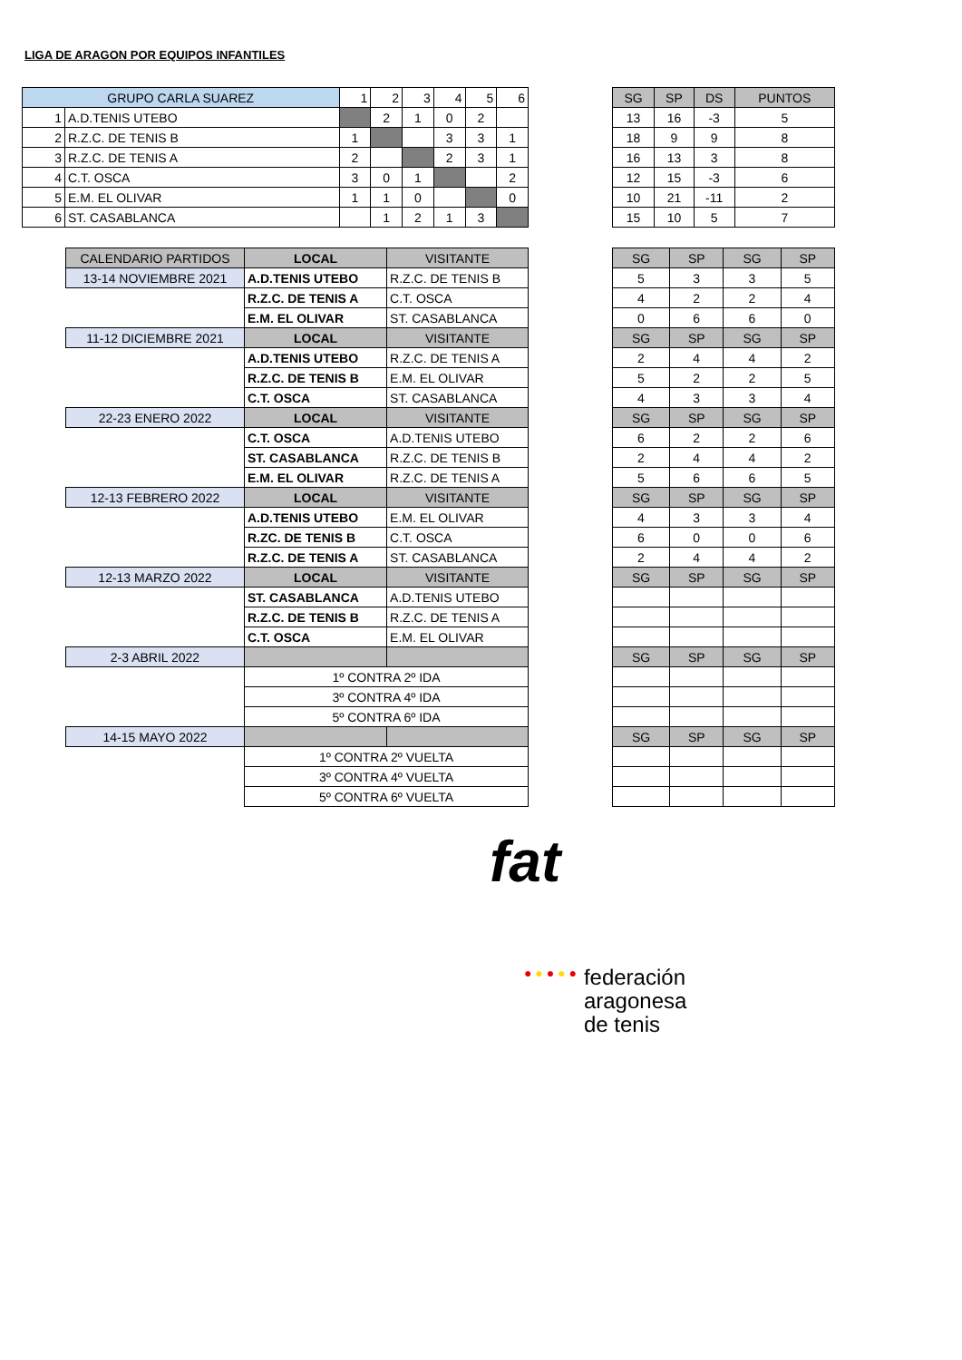LIGA DE ARAGON POR EQUIPOS INFANTILES
| GRUPO CARLA SUAREZ | | 1 | 2 | 3 | 4 | 5 | 6 |
| --- | --- | --- | --- | --- | --- | --- | --- |
| 1 | A.D.TENIS UTEBO | | 2 | 1 | 0 | 2 | |
| 2 | R.Z.C. DE TENIS B | 1 | | | 3 | 3 | 1 |
| 3 | R.Z.C. DE TENIS A | 2 | | | 2 | 3 | 1 |
| 4 | C.T. OSCA | 3 | 0 | 1 | | | 2 |
| 5 | E.M. EL OLIVAR | 1 | 1 | 0 | | | 0 |
| 6 | ST. CASABLANCA | | 1 | 2 | 1 | 3 | |
| SG | SP | DS | PUNTOS |
| --- | --- | --- | --- |
| 13 | 16 | -3 | 5 |
| 18 | 9 | 9 | 8 |
| 16 | 13 | 3 | 8 |
| 12 | 15 | -3 | 6 |
| 10 | 21 | -11 | 2 |
| 15 | 10 | 5 | 7 |
| CALENDARIO PARTIDOS | LOCAL | VISITANTE |
| --- | --- | --- |
| 13-14 NOVIEMBRE 2021 | A.D.TENIS UTEBO | R.Z.C. DE TENIS B |
| | R.Z.C. DE TENIS A | C.T. OSCA |
| | E.M. EL OLIVAR | ST. CASABLANCA |
| 11-12 DICIEMBRE 2021 | LOCAL | VISITANTE |
| | A.D.TENIS UTEBO | R.Z.C. DE TENIS A |
| | R.Z.C. DE TENIS B | E.M. EL OLIVAR |
| | C.T. OSCA | ST. CASABLANCA |
| 22-23 ENERO 2022 | LOCAL | VISITANTE |
| | C.T. OSCA | A.D.TENIS UTEBO |
| | ST. CASABLANCA | R.Z.C. DE TENIS B |
| | E.M. EL OLIVAR | R.Z.C. DE TENIS A |
| 12-13 FEBRERO 2022 | LOCAL | VISITANTE |
| | A.D.TENIS UTEBO | E.M. EL OLIVAR |
| | R.ZC. DE TENIS B | C.T. OSCA |
| | R.Z.C. DE TENIS A | ST. CASABLANCA |
| 12-13 MARZO 2022 | LOCAL | VISITANTE |
| | ST. CASABLANCA | A.D.TENIS UTEBO |
| | R.Z.C. DE TENIS B | R.Z.C. DE TENIS A |
| | C.T. OSCA | E.M. EL OLIVAR |
| 2-3 ABRIL 2022 | | |
| | 1º CONTRA 2º IDA | |
| | 3º CONTRA 4º IDA | |
| | 5º CONTRA 6º IDA | |
| 14-15 MAYO 2022 | | |
| | 1º CONTRA 2º VUELTA | |
| | 3º CONTRA 4º VUELTA | |
| | 5º CONTRA 6º VUELTA | |
| SG | SP | SG | SP |
| --- | --- | --- | --- |
| 5 | 3 | 3 | 5 |
| 4 | 2 | 2 | 4 |
| 0 | 6 | 6 | 0 |
| SG | SP | SG | SP |
| 2 | 4 | 4 | 2 |
| 5 | 2 | 2 | 5 |
| 4 | 3 | 3 | 4 |
| SG | SP | SG | SP |
| 6 | 2 | 2 | 6 |
| 2 | 4 | 4 | 2 |
| 5 | 6 | 6 | 5 |
| SG | SP | SG | SP |
| 4 | 3 | 3 | 4 |
| 6 | 0 | 0 | 6 |
| 2 | 4 | 4 | 2 |
| SG | SP | SG | SP |
| SG | SP | SG | SP |
| SG | SP | SG | SP |
fat
● ● ● ● ●
federación
aragonesa
de tenis